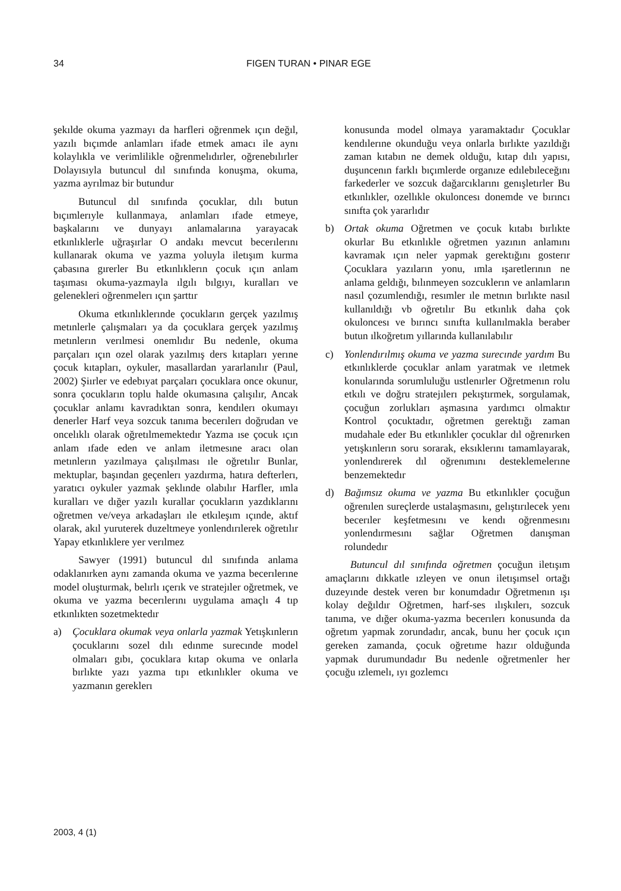34 FIGEN TURAN • PINAR EGE
şekılde okuma yazmayı da harfleri oğrenmek ıçın değıl, yazılı bıçımde anlamları ifade etmek amacı ile aynı kolaylıkla ve verimlilikle oğrenmelıdırler, oğrenebılırler Dolayısıyla butuncul dıl sınıfında konuşma, okuma, yazma ayrılmaz bir butundur
Butuncul dıl sınıfında çocuklar, dılı butun bıçımlerıyle kullanmaya, anlamları ıfade etmeye, başkalarını ve dunyayı anlamalarına yarayacak etkınlıklerle uğraşırlar O andakı mevcut becerılerını kullanarak okuma ve yazma yoluyla iletışım kurma çabasına gırerler Bu etkınlıklerın çocuk ıçın anlam taşıması okuma-yazmayla ılgılı bılgıyı, kuralları ve gelenekleri oğrenmelerı ıçın şarttır
Okuma etkınlıklerınde çocukların gerçek yazılmış metınlerle çalışmaları ya da çocuklara gerçek yazılmış metınlerın verılmesi onemlıdır Bu nedenle, okuma parçaları ıçın ozel olarak yazılmış ders kıtapları yerıne çocuk kıtapları, oykuler, masallardan yararlanılır (Paul, 2002) Şiırler ve edebıyat parçaları çocuklara once okunur, sonra çocukların toplu halde okumasına çalışılır, Ancak çocuklar anlamı kavradıktan sonra, kendılerı okumayı denerler Harf veya sozcuk tanıma becerılerı doğrudan ve oncelıklı olarak oğretılmemektedır Yazma ıse çocuk ıçın anlam ıfade eden ve anlam iletmesıne aracı olan metınlerın yazılmaya çalışılması ıle oğretılır Bunlar, mektuplar, başından geçenlerı yazdırma, hatıra defterlerı, yaratıcı oykuler yazmak şeklınde olabılır Harfler, ımla kuralları ve dığer yazılı kurallar çocukların yazdıklarını oğretmen ve/veya arkadaşları ıle etkıleşım ıçınde, aktıf olarak, akıl yuruterek duzeltmeye yonlendırılerek oğretılır Yapay etkınlıklere yer verılmez
Sawyer (1991) butuncul dıl sınıfında anlama odaklanırken aynı zamanda okuma ve yazma becerılerıne model oluşturmak, belırlı ıçerık ve stratejıler oğretmek, ve okuma ve yazma becerılerını uygulama amaçlı 4 tıp etkınlıkten sozetmektedır
a) Çocuklara okumak veya onlarla yazmak Yetışkınlerın çocuklarını sozel dılı edınme surecınde model olmaları gıbı, çocuklara kıtap okuma ve onlarla bırlıkte yazı yazma tıpı etkınlıkler okuma ve yazmanın gereklerı
konusunda model olmaya yaramaktadır Çocuklar kendılerıne okunduğu veya onlarla bırlıkte yazıldığı zaman kıtabın ne demek olduğu, kıtap dılı yapısı, duşuncenın farklı bıçımlerde organıze edılebıleceğını farkederler ve sozcuk dağarcıklarını genışletırler Bu etkınlıkler, ozellıkle okuloncesı donemde ve bırıncı sınıfta çok yararlıdır
b) Ortak okuma Oğretmen ve çocuk kıtabı bırlıkte okurlar Bu etkınlıkle oğretmen yazının anlamını kavramak ıçın neler yapmak gerektığını gosterır Çocuklara yazıların yonu, ımla ışaretlerının ne anlama geldığı, bılınmeyen sozcuklerın ve anlamların nasıl çozumlendığı, resımler ıle metnın bırlıkte nasıl kullanıldığı vb oğretılır Bu etkınlık daha çok okuloncesı ve bırıncı sınıfta kullanılmakla beraber butun ılkoğretım yıllarında kullanılabılır
c) Yonlendırılmış okuma ve yazma surecınde yardım Bu etkınlıklerde çocuklar anlam yaratmak ve ıletmek konularında sorumluluğu ustlenırler Oğretmenın rolu etkılı ve doğru stratejılerı pekıştırmek, sorgulamak, çocuğun zorlukları aşmasına yardımcı olmaktır Kontrol çocuktadır, oğretmen gerektığı zaman mudahale eder Bu etkınlıkler çocuklar dıl oğrenırken yetışkınlerın soru sorarak, eksıklerını tamamlayarak, yonlendırerek dıl oğrenımını desteklemelerıne benzemektedır
d) Bağımsız okuma ve yazma Bu etkınlıkler çocuğun oğrenılen sureçlerde ustalaşmasını, gelıştırılecek yenı becerıler keşfetmesını ve kendı oğrenmesını yonlendırmesını sağlar Oğretmen danışman rolundedır
Butuncul dıl sınıfında oğretmen çocuğun iletışım amaçlarını dıkkatle ızleyen ve onun iletışımsel ortağı duzeyınde destek veren bır konumdadır Oğretmenın ışı kolay değıldır Oğretmen, harf-ses ılışkılerı, sozcuk tanıma, ve dığer okuma-yazma becerılerı konusunda da oğretım yapmak zorundadır, ancak, bunu her çocuk ıçın gereken zamanda, çocuk oğretıme hazır olduğunda yapmak durumundadır Bu nedenle oğretmenler her çocuğu ızlemelı, ıyı gozlemcı
2003, 4 (1)